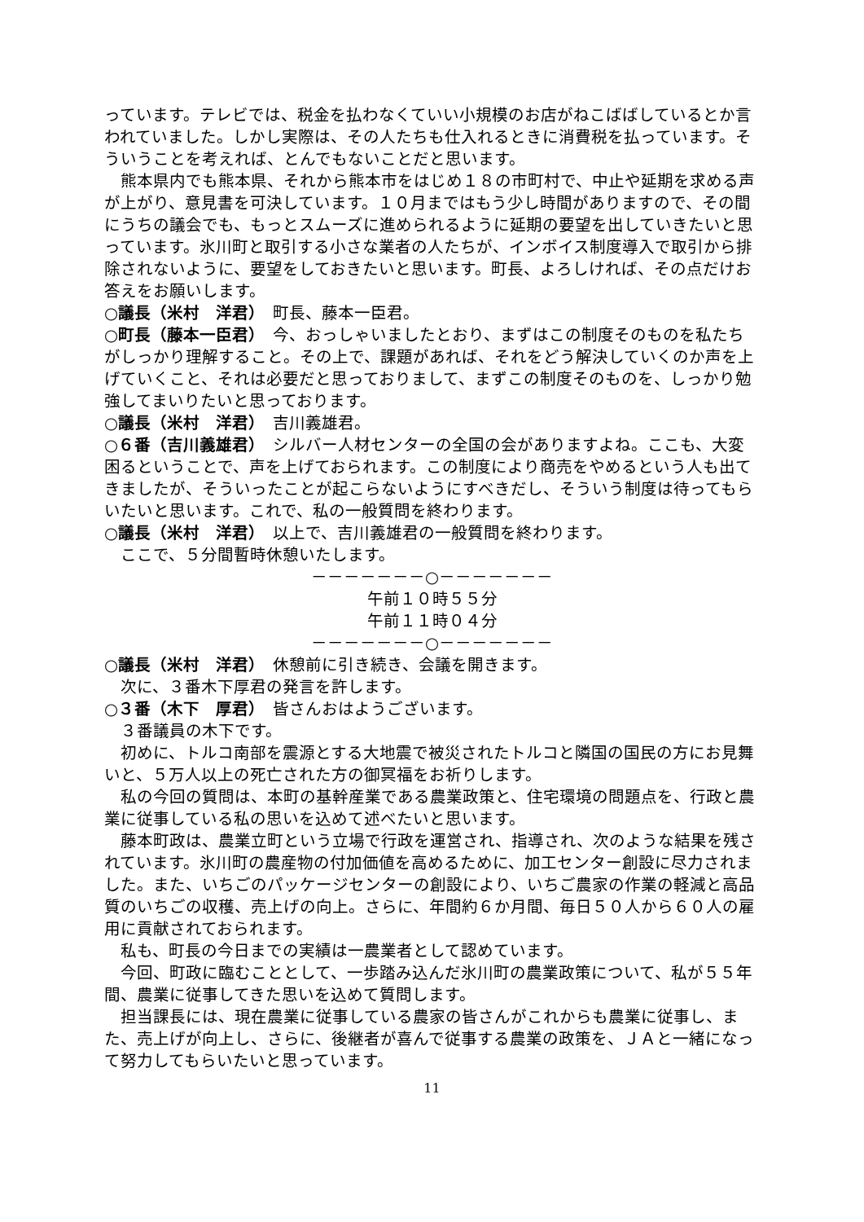っています。テレビでは、税金を払わなくていい小規模のお店がねこばばしているとか言われていました。しかし実際は、その人たちも仕入れるときに消費税を払っています。そういうことを考えれば、とんでもないことだと思います。
熊本県内でも熊本県、それから熊本市をはじめ１８の市町村で、中止や延期を求める声が上がり、意見書を可決しています。１０月まではもう少し時間がありますので、その間にうちの議会でも、もっとスムーズに進められるように延期の要望を出していきたいと思っています。氷川町と取引する小さな業者の人たちが、インボイス制度導入で取引から排除されないように、要望をしておきたいと思います。町長、よろしければ、その点だけお答えをお願いします。
○議長（米村　洋君）　町長、藤本一臣君。
○町長（藤本一臣君）　今、おっしゃいましたとおり、まずはこの制度そのものを私たちがしっかり理解すること。その上で、課題があれば、それをどう解決していくのか声を上げていくこと、それは必要だと思っておりまして、まずこの制度そのものを、しっかり勉強してまいりたいと思っております。
○議長（米村　洋君）　吉川義雄君。
○６番（吉川義雄君）　シルバー人材センターの全国の会がありますよね。ここも、大変困るということで、声を上げておられます。この制度により商売をやめるという人も出てきましたが、そういったことが起こらないようにすべきだし、そういう制度は待ってもらいたいと思います。これで、私の一般質問を終わります。
○議長（米村　洋君）　以上で、吉川義雄君の一般質問を終わります。
ここで、５分間暫時休憩いたします。
－－－－－－－○－－－－－－－
午前１０時５５分
午前１１時０４分
－－－－－－－○－－－－－－－
○議長（米村　洋君）　休憩前に引き続き、会議を開きます。
次に、３番木下厚君の発言を許します。
○３番（木下　厚君）　皆さんおはようございます。
３番議員の木下です。
初めに、トルコ南部を震源とする大地震で被災されたトルコと隣国の国民の方にお見舞いと、５万人以上の死亡された方の御冥福をお祈りします。
私の今回の質問は、本町の基幹産業である農業政策と、住宅環境の問題点を、行政と農業に従事している私の思いを込めて述べたいと思います。
藤本町政は、農業立町という立場で行政を運営され、指導され、次のような結果を残されています。氷川町の農産物の付加価値を高めるために、加工センター創設に尽力されました。また、いちごのパッケージセンターの創設により、いちご農家の作業の軽減と高品質のいちごの収穫、売上げの向上。さらに、年間約６か月間、毎日５０人から６０人の雇用に貢献されておられます。
私も、町長の今日までの実績は一農業者として認めています。
今回、町政に臨むこととして、一歩踏み込んだ氷川町の農業政策について、私が５５年間、農業に従事してきた思いを込めて質問します。
担当課長には、現在農業に従事している農家の皆さんがこれからも農業に従事し、また、売上げが向上し、さらに、後継者が喜んで従事する農業の政策を、ＪＡと一緒になって努力してもらいたいと思っています。
11